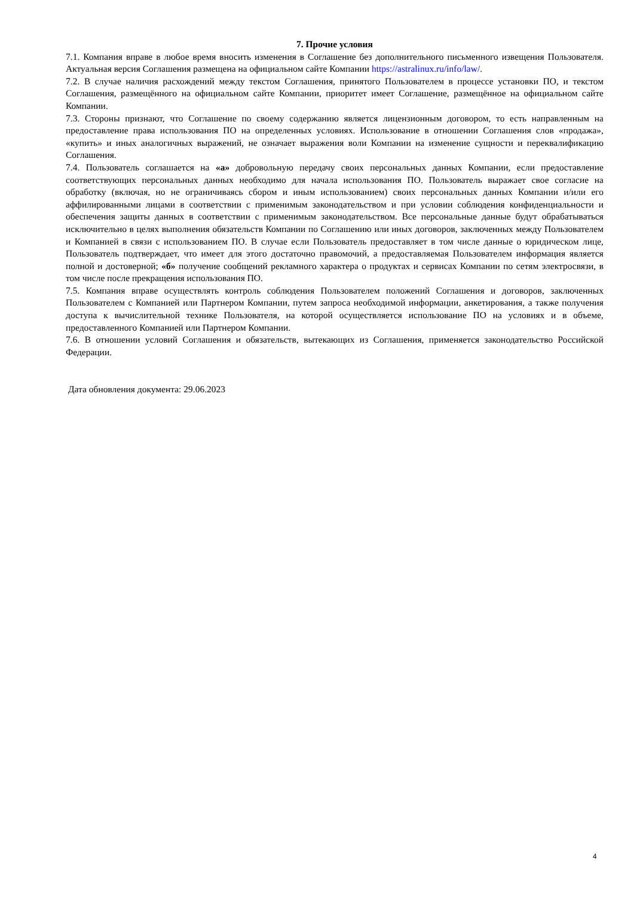7. Прочие условия
7.1. Компания вправе в любое время вносить изменения в Соглашение без дополнительного письменного извещения Пользователя. Актуальная версия Соглашения размещена на официальном сайте Компании https://astralinux.ru/info/law/.
7.2. В случае наличия расхождений между текстом Соглашения, принятого Пользователем в процессе установки ПО, и текстом Соглашения, размещённого на официальном сайте Компании, приоритет имеет Соглашение, размещённое на официальном сайте Компании.
7.3. Стороны признают, что Соглашение по своему содержанию является лицензионным договором, то есть направленным на предоставление права использования ПО на определенных условиях. Использование в отношении Соглашения слов «продажа», «купить» и иных аналогичных выражений, не означает выражения воли Компании на изменение сущности и переквалификацию Соглашения.
7.4. Пользователь соглашается на «а» добровольную передачу своих персональных данных Компании, если предоставление соответствующих персональных данных необходимо для начала использования ПО. Пользователь выражает свое согласие на обработку (включая, но не ограничиваясь сбором и иным использованием) своих персональных данных Компании и/или его аффилированными лицами в соответствии с применимым законодательством и при условии соблюдения конфиденциальности и обеспечения защиты данных в соответствии с применимым законодательством. Все персональные данные будут обрабатываться исключительно в целях выполнения обязательств Компании по Соглашению или иных договоров, заключенных между Пользователем и Компанией в связи с использованием ПО. В случае если Пользователь предоставляет в том числе данные о юридическом лице, Пользователь подтверждает, что имеет для этого достаточно правомочий, а предоставляемая Пользователем информация является полной и достоверной; «б» получение сообщений рекламного характера о продуктах и сервисах Компании по сетям электросвязи, в том числе после прекращения использования ПО.
7.5. Компания вправе осуществлять контроль соблюдения Пользователем положений Соглашения и договоров, заключенных Пользователем с Компанией или Партнером Компании, путем запроса необходимой информации, анкетирования, а также получения доступа к вычислительной технике Пользователя, на которой осуществляется использование ПО на условиях и в объеме, предоставленного Компанией или Партнером Компании.
7.6. В отношении условий Соглашения и обязательств, вытекающих из Соглашения, применяется законодательство Российской Федерации.
Дата обновления документа: 29.06.2023
4